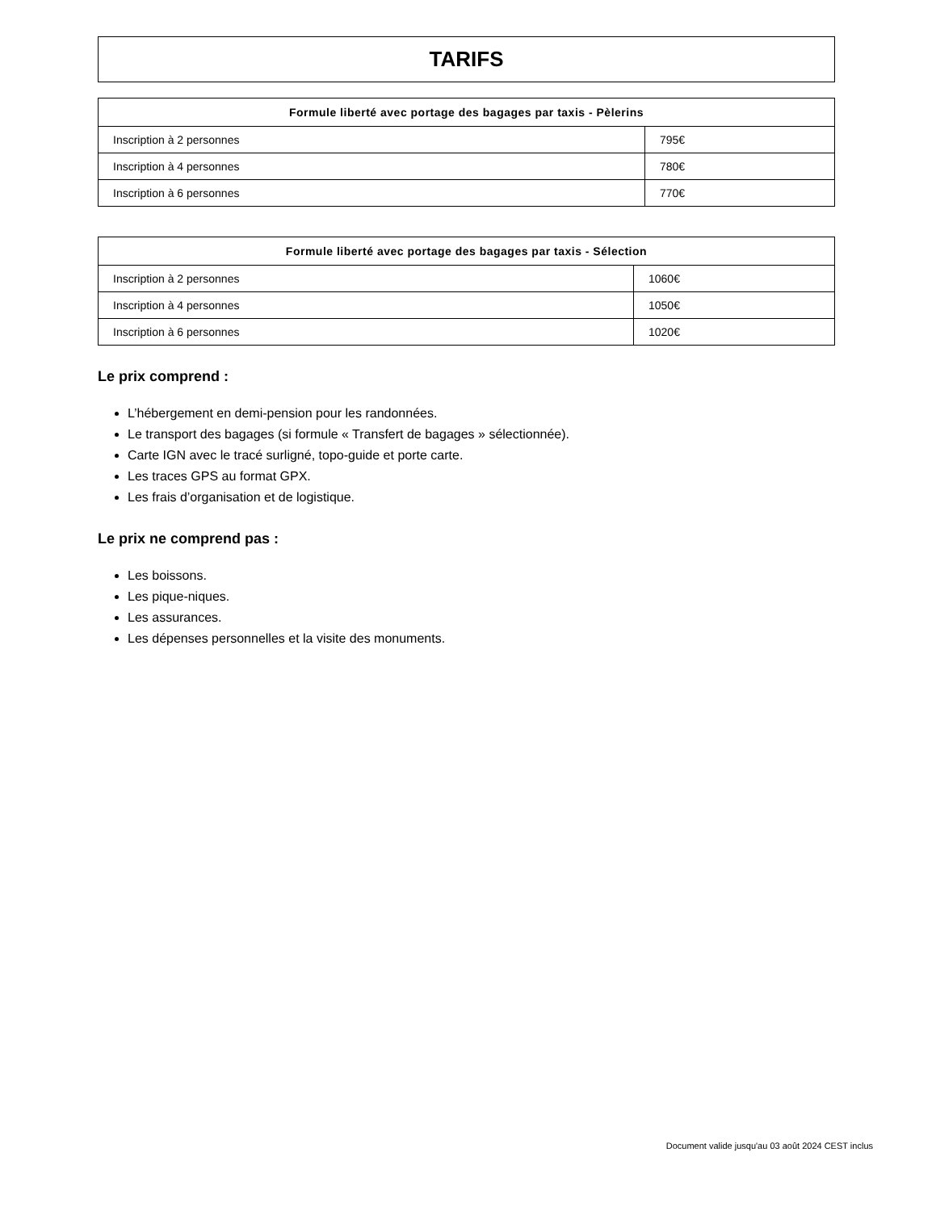TARIFS
| Formule liberté avec portage des bagages par taxis - Pèlerins | |
| --- | --- |
| Inscription à 2 personnes | 795€ |
| Inscription à 4 personnes | 780€ |
| Inscription à 6 personnes | 770€ |
| Formule liberté avec portage des bagages par taxis - Sélection | |
| --- | --- |
| Inscription à 2 personnes | 1060€ |
| Inscription à 4 personnes | 1050€ |
| Inscription à 6 personnes | 1020€ |
Le prix comprend :
L’hébergement en demi-pension pour les randonnées.
Le transport des bagages (si formule « Transfert de bagages » sélectionnée).
Carte IGN avec le tracé surligné, topo-guide et porte carte.
Les traces GPS au format GPX.
Les frais d’organisation et de logistique.
Le prix ne comprend pas :
Les boissons.
Les pique-niques.
Les assurances.
Les dépenses personnelles et la visite des monuments.
Document valide jusqu'au 03 août 2024 CEST inclus